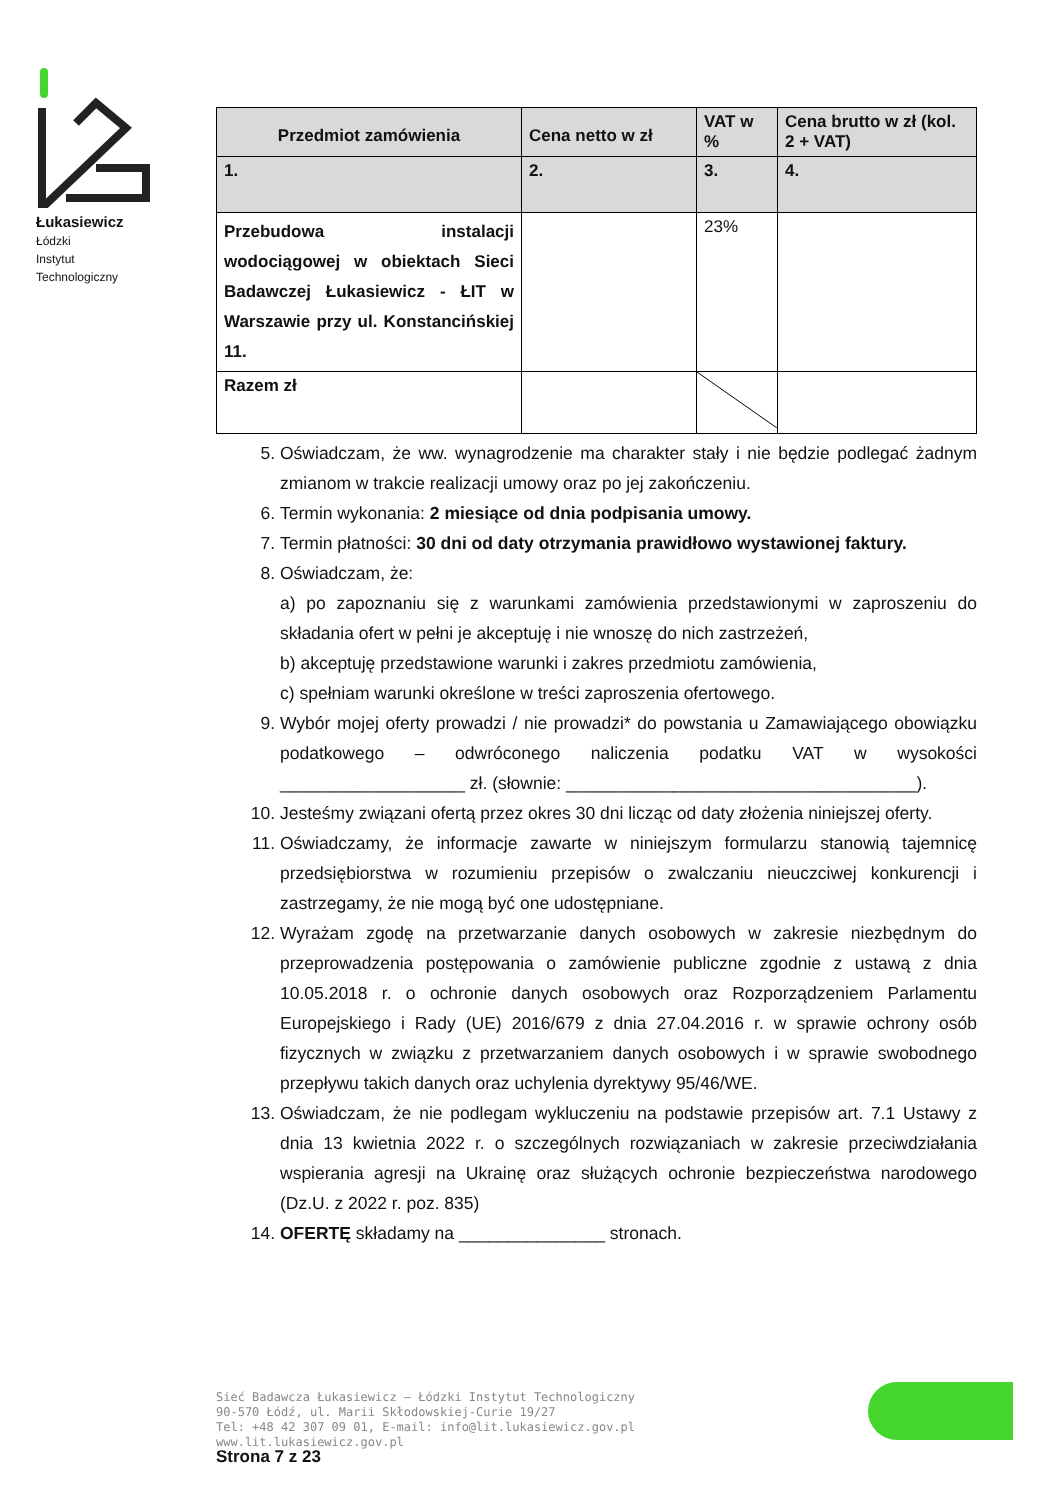Łukasiewicz
Łódzki
Instytut
Technologiczny
| Przedmiot zamówienia | Cena netto w zł | VAT w % | Cena brutto w zł (kol. 2 + VAT) |
| 1. | 2. | 3. | 4. |
| Przebudowa instalacji wodociągowej w obiektach Sieci Badawczej Łukasiewicz - ŁIT w Warszawie przy ul. Konstancińskiej 11. | | 23% | |
| Razem zł | | | |
5. Oświadczam, że ww. wynagrodzenie ma charakter stały i nie będzie podlegać żadnym zmianom w trakcie realizacji umowy oraz po jej zakończeniu.
6. Termin wykonania: 2 miesiące od dnia podpisania umowy.
7. Termin płatności: 30 dni od daty otrzymania prawidłowo wystawionej faktury.
8. Oświadczam, że:
a) po zapoznaniu się z warunkami zamówienia przedstawionymi w zaproszeniu do składania ofert w pełni je akceptuję i nie wnoszę do nich zastrzeżeń,
b) akceptuję przedstawione warunki i zakres przedmiotu zamówienia,
c) spełniam warunki określone w treści zaproszenia ofertowego.
9. Wybór mojej oferty prowadzi / nie prowadzi* do powstania u Zamawiającego obowiązku podatkowego – odwróconego naliczenia podatku VAT w wysokości ___________________ zł. (słownie: ____________________________________).
10. Jesteśmy związani ofertą przez okres 30 dni licząc od daty złożenia niniejszej oferty.
11. Oświadczamy, że informacje zawarte w niniejszym formularzu stanowią tajemnicę przedsiębiorstwa w rozumieniu przepisów o zwalczaniu nieuczciwej konkurencji i zastrzegamy, że nie mogą być one udostępniane.
12. Wyrażam zgodę na przetwarzanie danych osobowych w zakresie niezbędnym do przeprowadzenia postępowania o zamówienie publiczne zgodnie z ustawą z dnia 10.05.2018 r. o ochronie danych osobowych oraz Rozporządzeniem Parlamentu Europejskiego i Rady (UE) 2016/679 z dnia 27.04.2016 r. w sprawie ochrony osób fizycznych w związku z przetwarzaniem danych osobowych i w sprawie swobodnego przepływu takich danych oraz uchylenia dyrektywy 95/46/WE.
13. Oświadczam, że nie podlegam wykluczeniu na podstawie przepisów art. 7.1 Ustawy z dnia 13 kwietnia 2022 r. o szczególnych rozwiązaniach w zakresie przeciwdziałania wspierania agresji na Ukrainę oraz służących ochronie bezpieczeństwa narodowego (Dz.U. z 2022 r. poz. 835)
14. OFERTĘ składamy na _______________ stronach.
Sieć Badawcza Łukasiewicz – Łódzki Instytut Technologiczny
90-570 Łódź, ul. Marii Skłodowskiej-Curie 19/27
Tel: +48 42 307 09 01, E-mail: info@lit.lukasiewicz.gov.pl
www.lit.lukasiewicz.gov.pl
Strona 7 z 23